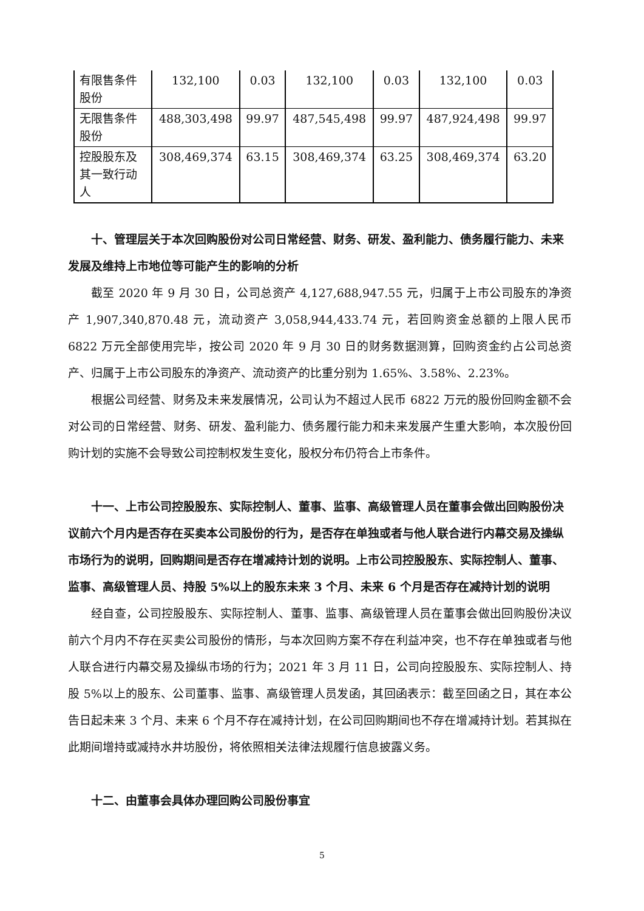| 有限售条件股份 | 132,100 | 0.03 | 132,100 | 0.03 | 132,100 | 0.03 |
| 无限售条件股份 | 488,303,498 | 99.97 | 487,545,498 | 99.97 | 487,924,498 | 99.97 |
| 控股股东及其一致行动人 | 308,469,374 | 63.15 | 308,469,374 | 63.25 | 308,469,374 | 63.20 |
十、管理层关于本次回购股份对公司日常经营、财务、研发、盈利能力、债务履行能力、未来发展及维持上市地位等可能产生的影响的分析
截至 2020 年 9 月 30 日，公司总资产 4,127,688,947.55 元，归属于上市公司股东的净资产 1,907,340,870.48 元，流动资产 3,058,944,433.74 元，若回购资金总额的上限人民币 6822 万元全部使用完毕，按公司 2020 年 9 月 30 日的财务数据测算，回购资金约占公司总资产、归属于上市公司股东的净资产、流动资产的比重分别为 1.65%、3.58%、2.23%。
根据公司经营、财务及未来发展情况，公司认为不超过人民币 6822 万元的股份回购金额不会对公司的日常经营、财务、研发、盈利能力、债务履行能力和未来发展产生重大影响，本次股份回购计划的实施不会导致公司控制权发生变化，股权分布仍符合上市条件。
十一、上市公司控股股东、实际控制人、董事、监事、高级管理人员在董事会做出回购股份决议前六个月内是否存在买卖本公司股份的行为，是否存在单独或者与他人联合进行内幕交易及操纵市场行为的说明，回购期间是否存在增减持计划的说明。上市公司控股股东、实际控制人、董事、监事、高级管理人员、持股 5%以上的股东未来 3 个月、未来 6 个月是否存在减持计划的说明
经自查，公司控股股东、实际控制人、董事、监事、高级管理人员在董事会做出回购股份决议前六个月内不存在买卖公司股份的情形，与本次回购方案不存在利益冲突，也不存在单独或者与他人联合进行内幕交易及操纵市场的行为；2021 年 3 月 11 日，公司向控股股东、实际控制人、持股 5%以上的股东、公司董事、监事、高级管理人员发函，其回函表示：截至回函之日，其在本公告日起未来 3 个月、未来 6 个月不存在减持计划，在公司回购期间也不存在增减持计划。若其拟在此期间增持或减持水井坊股份，将依照相关法律法规履行信息披露义务。
十二、由董事会具体办理回购公司股份事宜
5